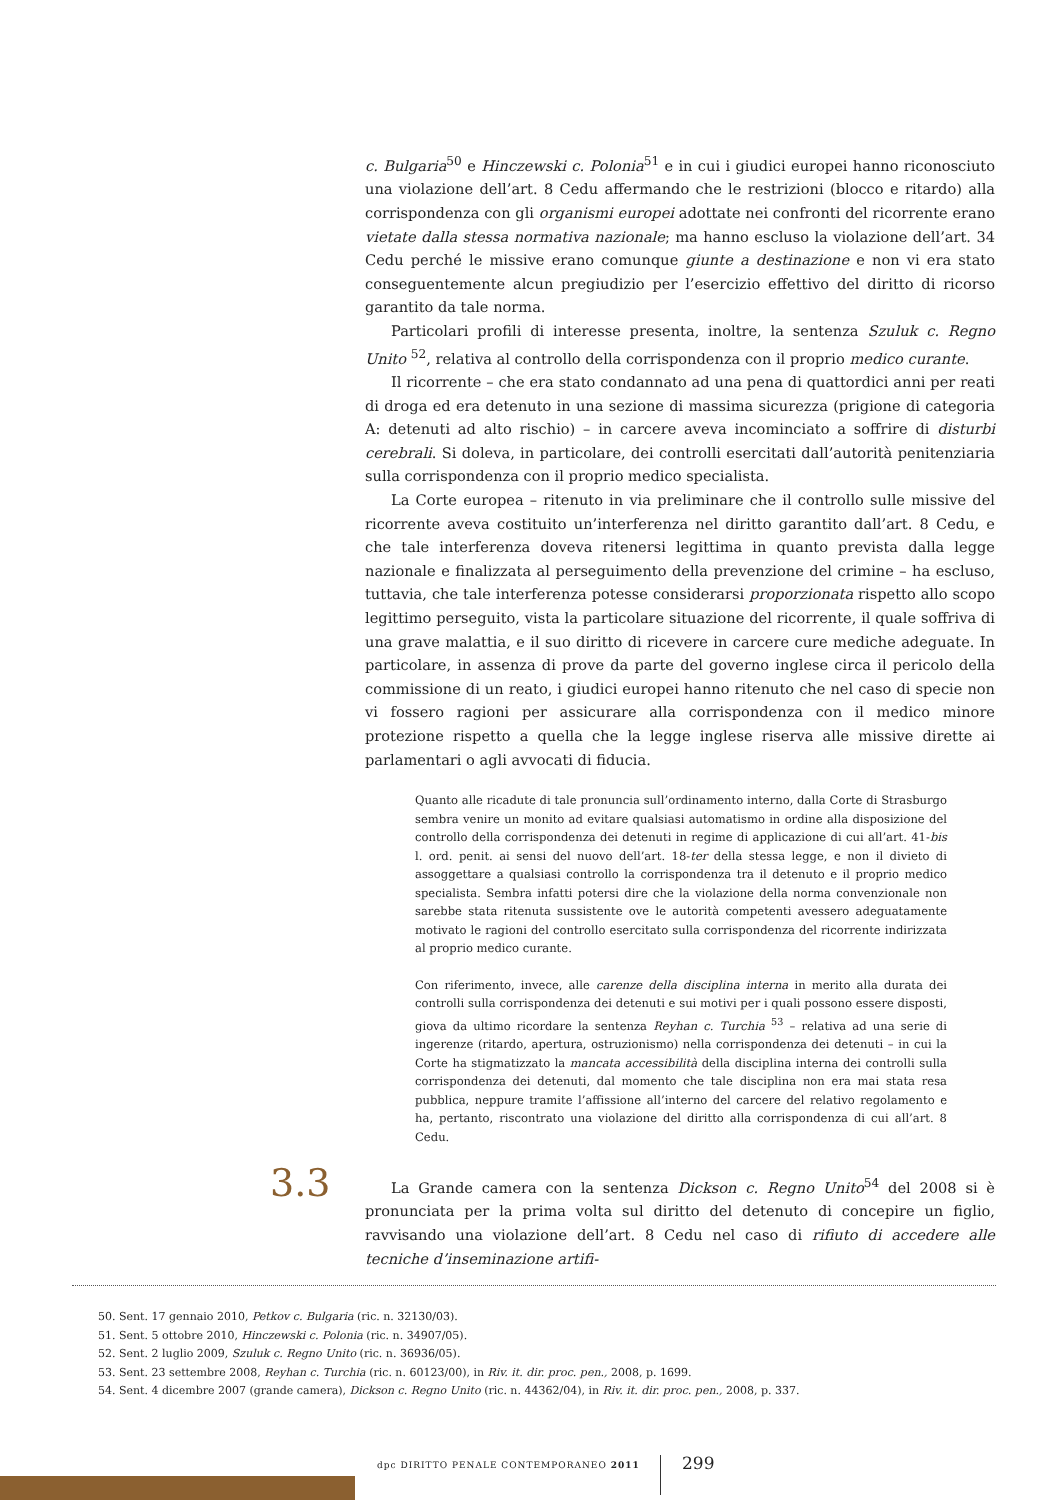c. Bulgaria<sup>50</sup> e Hinczewski c. Polonia<sup>51</sup> e in cui i giudici europei hanno riconosciuto una violazione dell’art. 8 Cedu affermando che le restrizioni (blocco e ritardo) alla corrispondenza con gli organismi europei adottate nei confronti del ricorrente erano vietate dalla stessa normativa nazionale; ma hanno escluso la violazione dell’art. 34 Cedu perché le missive erano comunque giunte a destinazione e non vi era stato conseguentemente alcun pregiudizio per l’esercizio effettivo del diritto di ricorso garantito da tale norma.
Particolari profili di interesse presenta, inoltre, la sentenza Szuluk c. Regno Unito <sup>52</sup>, relativa al controllo della corrispondenza con il proprio medico curante.
Il ricorrente – che era stato condannato ad una pena di quattordici anni per reati di droga ed era detenuto in una sezione di massima sicurezza (prigione di categoria A: detenuti ad alto rischio) – in carcere aveva incominciato a soffrire di disturbi cerebrali. Si doleva, in particolare, dei controlli esercitati dall’autorità penitenziaria sulla corrispondenza con il proprio medico specialista.
La Corte europea – ritenuto in via preliminare che il controllo sulle missive del ricorrente aveva costituito un’interferenza nel diritto garantito dall’art. 8 Cedu, e che tale interferenza doveva ritenersi legittima in quanto prevista dalla legge nazionale e finalizzata al perseguimento della prevenzione del crimine – ha escluso, tuttavia, che tale interferenza potesse considerarsi proporzionata rispetto allo scopo legittimo perseguito, vista la particolare situazione del ricorrente, il quale soffriva di una grave malattia, e il suo diritto di ricevere in carcere cure mediche adeguate. In particolare, in assenza di prove da parte del governo inglese circa il pericolo della commissione di un reato, i giudici europei hanno ritenuto che nel caso di specie non vi fossero ragioni per assicurare alla corrispondenza con il medico minore protezione rispetto a quella che la legge inglese riserva alle missive dirette ai parlamentari o agli avvocati di fiducia.
Quanto alle ricadute di tale pronuncia sull’ordinamento interno, dalla Corte di Strasburgo sembra venire un monito ad evitare qualsiasi automatismo in ordine alla disposizione del controllo della corrispondenza dei detenuti in regime di applicazione di cui all’art. 41-bis l. ord. penit. ai sensi del nuovo dell’art. 18-ter della stessa legge, e non il divieto di assoggettare a qualsiasi controllo la corrispondenza tra il detenuto e il proprio medico specialista. Sembra infatti potersi dire che la violazione della norma convenzionale non sarebbe stata ritenuta sussistente ove le autorità competenti avessero adeguatamente motivato le ragioni del controllo esercitato sulla corrispondenza del ricorrente indirizzata al proprio medico curante.
Con riferimento, invece, alle carenze della disciplina interna in merito alla durata dei controlli sulla corrispondenza dei detenuti e sui motivi per i quali possono essere disposti, giova da ultimo ricordare la sentenza Reyhan c. Turchia <sup>53</sup> – relativa ad una serie di ingerenze (ritardo, apertura, ostruzionismo) nella corrispondenza dei detenuti – in cui la Corte ha stigmatizzato la mancata accessibilità della disciplina interna dei controlli sulla corrispondenza dei detenuti, dal momento che tale disciplina non era mai stata resa pubblica, neppure tramite l’affissione all’interno del carcere del relativo regolamento e ha, pertanto, riscontrato una violazione del diritto alla corrispondenza di cui all’art. 8 Cedu.
3.3
La Grande camera con la sentenza Dickson c. Regno Unito<sup>54</sup> del 2008 si è pronunciata per la prima volta sul diritto del detenuto di concepire un figlio, ravvisando una violazione dell’art. 8 Cedu nel caso di rifiuto di accedere alle tecniche d’inseminazione artifi-
50. Sent. 17 gennaio 2010, Petkov c. Bulgaria (ric. n. 32130/03).
51. Sent. 5 ottobre 2010, Hinczewski c. Polonia (ric. n. 34907/05).
52. Sent. 2 luglio 2009, Szuluk c. Regno Unito (ric. n. 36936/05).
53. Sent. 23 settembre 2008, Reyhan c. Turchia (ric. n. 60123/00), in Riv. it. dir. proc. pen., 2008, p. 1699.
54. Sent. 4 dicembre 2007 (grande camera), Dickson c. Regno Unito (ric. n. 44362/04), in Riv. it. dir. proc. pen., 2008, p. 337.
dpc DIRITTO PENALE CONTEMPORANEO 2011
299